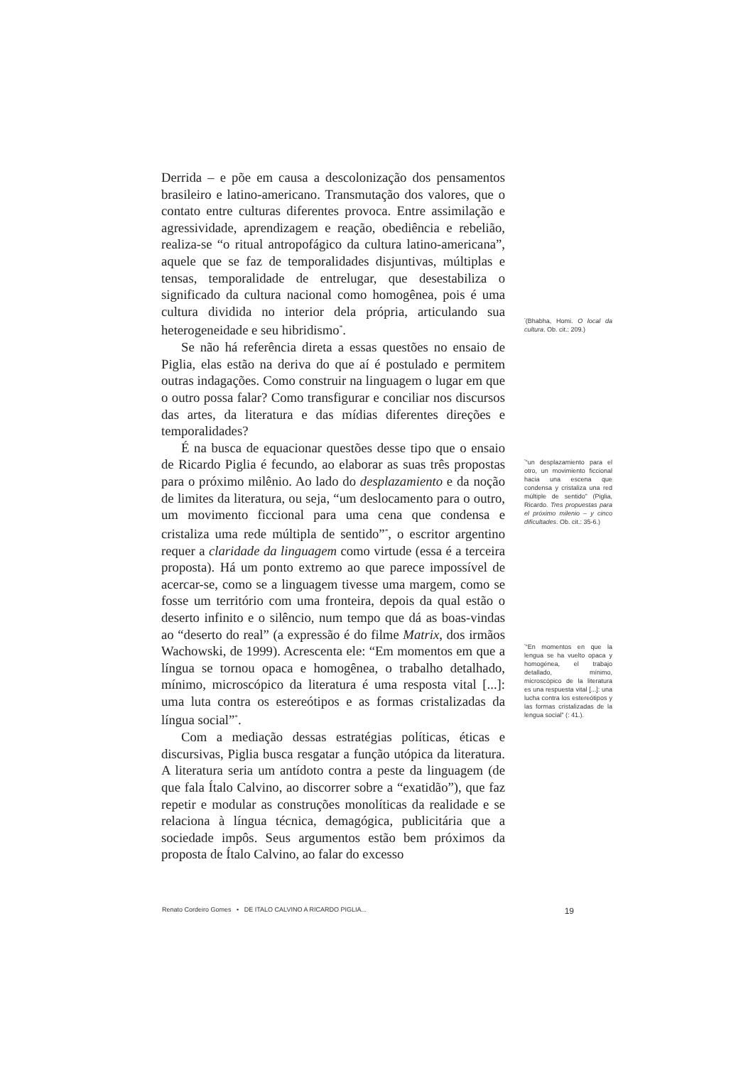Derrida – e põe em causa a descolonização dos pensamentos brasileiro e latino-americano. Transmutação dos valores, que o contato entre culturas diferentes provoca. Entre assimilação e agressividade, aprendizagem e reação, obediência e rebelião, realiza-se “o ritual antropofágico da cultura latino-americana”, aquele que se faz de temporalidades disjuntivas, múltiplas e tensas, temporalidade de entrelugar, que desestabiliza o significado da cultura nacional como homogênea, pois é uma cultura dividida no interior dela própria, articulando sua heterogeneidade e seu hibridismo<sup>*</sup>.
Se não há referência direta a essas questões no ensaio de Piglia, elas estão na deriva do que aí é postulado e permitem outras indagações. Como construir na linguagem o lugar em que o outro possa falar? Como transfigurar e conciliar nos discursos das artes, da literatura e das mídias diferentes direções e temporalidades?
É na busca de equacionar questões desse tipo que o ensaio de Ricardo Piglia é fecundo, ao elaborar as suas três propostas para o próximo milênio. Ao lado do desplazamiento e da noção de limites da literatura, ou seja, “um deslocamento para o outro, um movimento ficcional para uma cena que condensa e cristaliza uma rede múltipla de sentido”<sup>*</sup>, o escritor argentino requer a claridade da linguagem como virtude (essa é a terceira proposta). Há um ponto extremo ao que parece impossível de acercar-se, como se a linguagem tivesse uma margem, como se fosse um território com uma fronteira, depois da qual estão o deserto infinito e o silêncio, num tempo que dá as boas-vindas ao “deserto do real” (a expressão é do filme Matrix, dos irmãos Wachowski, de 1999). Acrescenta ele: “Em momentos em que a língua se tornou opaca e homogênea, o trabalho detalhado, mínimo, microscópico da literatura é uma resposta vital [...]: uma luta contra os estereótipos e as formas cristalizadas da língua social”<sup>*</sup>.
Com a mediação dessas estratégias políticas, éticas e discursivas, Piglia busca resgatar a função utópica da literatura. A literatura seria um antídoto contra a peste da linguagem (de que fala Ítalo Calvino, ao discorrer sobre a “exatidão”), que faz repetir e modular as construções monolíticas da realidade e se relaciona à língua técnica, demagógica, publicitária que a sociedade impôs. Seus argumentos estão bem próximos da proposta de Ítalo Calvino, ao falar do excesso
<sup>*</sup> (Bhabha, Homi. O local da cultura. Ob. cit.: 209.)
<sup>*</sup> “un desplazamiento para el otro, un movimiento ficcional hacia una escena que condensa y cristaliza una red múltiple de sentido” (Piglia, Ricardo. Tres propuestas para el próximo milenio – y cinco dificultades. Ob. cit.: 35-6.)
<sup>*</sup> “En momentos en que la lengua se ha vuelto opaca y homogénea, el trabajo detallado, mínimo, microscópico de la literatura es una respuesta vital [...]: una lucha contra los estereótipos y las formas cristalizadas de la lengua social” (: 41.).
Renato Cordeiro Gomes • DE ITALO CALVINO A RICARDO PIGLIA... 19